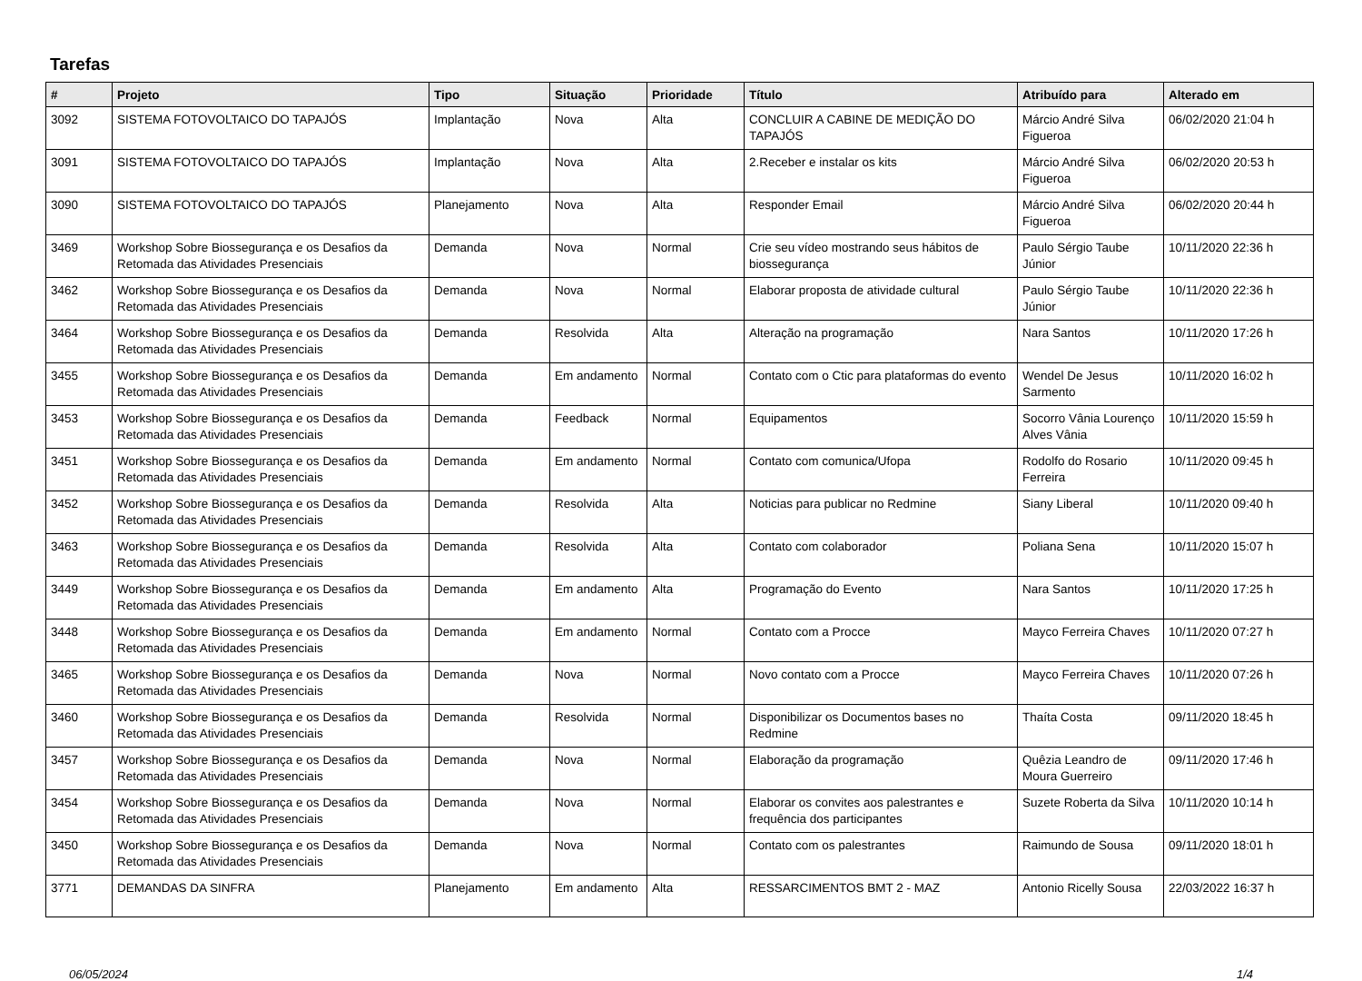Tarefas
| # | Projeto | Tipo | Situação | Prioridade | Título | Atribuído para | Alterado em |
| --- | --- | --- | --- | --- | --- | --- | --- |
| 3092 | SISTEMA FOTOVOLTAICO DO TAPAJÓS | Implantação | Nova | Alta | CONCLUIR A CABINE DE MEDIÇÃO DO TAPAJÓS | Márcio André Silva Figueroa | 06/02/2020 21:04 h |
| 3091 | SISTEMA FOTOVOLTAICO DO TAPAJÓS | Implantação | Nova | Alta | 2.Receber e instalar os kits | Márcio André Silva Figueroa | 06/02/2020 20:53 h |
| 3090 | SISTEMA FOTOVOLTAICO DO TAPAJÓS | Planejamento | Nova | Alta | Responder Email | Márcio André Silva Figueroa | 06/02/2020 20:44 h |
| 3469 | Workshop Sobre Biossegurança e os Desafios da Retomada das Atividades Presenciais | Demanda | Nova | Normal | Crie seu vídeo mostrando seus hábitos de biossegurança | Paulo Sérgio Taube Júnior | 10/11/2020 22:36 h |
| 3462 | Workshop Sobre Biossegurança e os Desafios da Retomada das Atividades Presenciais | Demanda | Nova | Normal | Elaborar proposta de atividade cultural | Paulo Sérgio Taube Júnior | 10/11/2020 22:36 h |
| 3464 | Workshop Sobre Biossegurança e os Desafios da Retomada das Atividades Presenciais | Demanda | Resolvida | Alta | Alteração na programação | Nara Santos | 10/11/2020 17:26 h |
| 3455 | Workshop Sobre Biossegurança e os Desafios da Retomada das Atividades Presenciais | Demanda | Em andamento | Normal | Contato com o Ctic para plataformas do evento | Wendel De Jesus Sarmento | 10/11/2020 16:02 h |
| 3453 | Workshop Sobre Biossegurança e os Desafios da Retomada das Atividades Presenciais | Demanda | Feedback | Normal | Equipamentos | Socorro Vânia Lourenço Alves Vânia | 10/11/2020 15:59 h |
| 3451 | Workshop Sobre Biossegurança e os Desafios da Retomada das Atividades Presenciais | Demanda | Em andamento | Normal | Contato com comunica/Ufopa | Rodolfo do Rosario Ferreira | 10/11/2020 09:45 h |
| 3452 | Workshop Sobre Biossegurança e os Desafios da Retomada das Atividades Presenciais | Demanda | Resolvida | Alta | Noticias para publicar no Redmine | Siany Liberal | 10/11/2020 09:40 h |
| 3463 | Workshop Sobre Biossegurança e os Desafios da Retomada das Atividades Presenciais | Demanda | Resolvida | Alta | Contato com colaborador | Poliana Sena | 10/11/2020 15:07 h |
| 3449 | Workshop Sobre Biossegurança e os Desafios da Retomada das Atividades Presenciais | Demanda | Em andamento | Alta | Programação do Evento | Nara Santos | 10/11/2020 17:25 h |
| 3448 | Workshop Sobre Biossegurança e os Desafios da Retomada das Atividades Presenciais | Demanda | Em andamento | Normal | Contato com a Procce | Mayco Ferreira Chaves | 10/11/2020 07:27 h |
| 3465 | Workshop Sobre Biossegurança e os Desafios da Retomada das Atividades Presenciais | Demanda | Nova | Normal | Novo contato com a Procce | Mayco Ferreira Chaves | 10/11/2020 07:26 h |
| 3460 | Workshop Sobre Biossegurança e os Desafios da Retomada das Atividades Presenciais | Demanda | Resolvida | Normal | Disponibilizar os Documentos bases no Redmine | Thaíta Costa | 09/11/2020 18:45 h |
| 3457 | Workshop Sobre Biossegurança e os Desafios da Retomada das Atividades Presenciais | Demanda | Nova | Normal | Elaboração da programação | Quêzia Leandro de Moura Guerreiro | 09/11/2020 17:46 h |
| 3454 | Workshop Sobre Biossegurança e os Desafios da Retomada das Atividades Presenciais | Demanda | Nova | Normal | Elaborar os convites aos palestrantes e frequência dos participantes | Suzete Roberta da Silva | 10/11/2020 10:14 h |
| 3450 | Workshop Sobre Biossegurança e os Desafios da Retomada das Atividades Presenciais | Demanda | Nova | Normal | Contato com os palestrantes | Raimundo de Sousa | 09/11/2020 18:01 h |
| 3771 | DEMANDAS DA SINFRA | Planejamento | Em andamento | Alta | RESSARCIMENTOS BMT 2 - MAZ | Antonio Ricelly Sousa | 22/03/2022 16:37 h |
06/05/2024 1/4